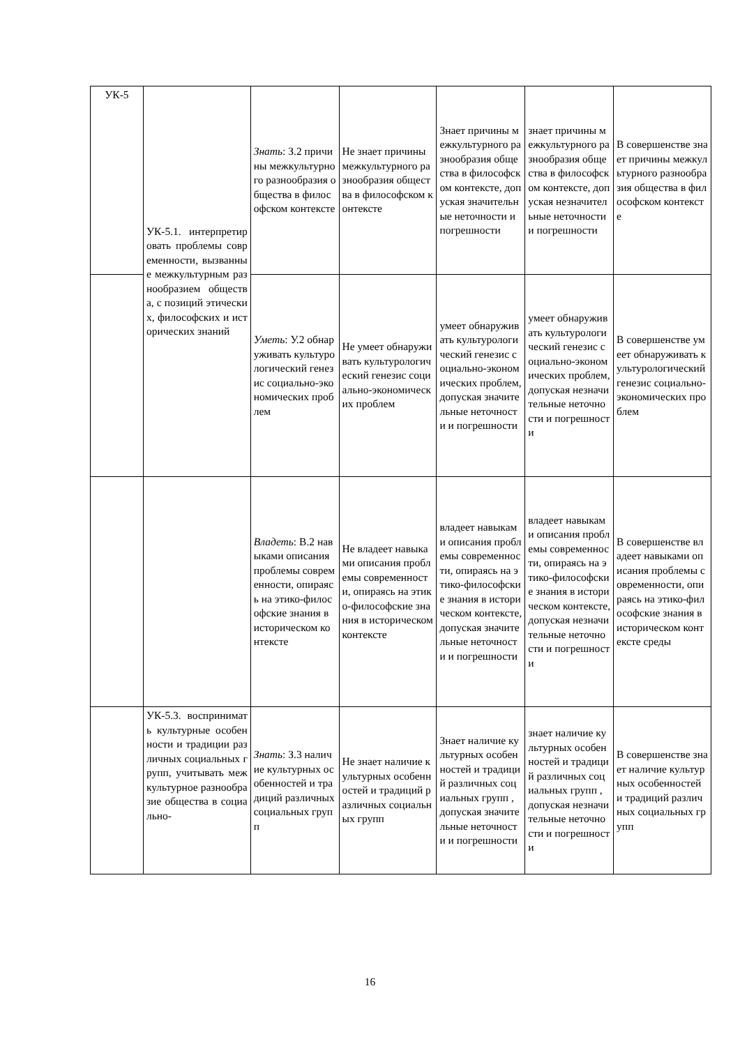| УК-5 | УК-5.1. интерпретировать проблемы современности, вызванные межкультурным разнообразием общества, с позиций этических, философских и исторических знаний | Знать : З.2 причины межкультурного разнообразия общества в философском контексте | Не знает причины межкультурного разнообразия общества в философском контексте | Знает причины межкультурного разнообразия общества в философском контексте, допуская значительные неточности и погрешности | знает причины межкультурного разнообразия общества в философском контексте, допуская незначительные неточности и погрешности | В совершенстве знает причины межкультурного разнообразия общества в философском контексте |
| | | Уметь : У.2 обнаруживать культурологический генезис социально-экономических проблем | Не умеет обнаруживать культурологический генезис социально-экономических проблем | умеет обнаруживать культурологический генезис социально-экономических проблем, допуская значительные неточности и погрешности | умеет обнаруживать культурологический генезис социально-экономических проблем, допуская незначительные неточности и погрешности | В совершенстве умеет обнаруживать культурологический генезис социально-экономических проблем |
| | | Владеть : В.2 навыками описания проблемы современности, опираясь на этико-философские знания в историческом контексте | Не владеет навыками описания проблемы современности, опираясь на этико-философские знания в историческом контексте | владеет навыками описания проблемы современности, опираясь на этико-философские знания в историческом контексте, допуская значительные неточности и погрешности | владеет навыками описания проблемы современности, опираясь на этико-философские знания в историческом контексте, допуская незначительные неточности и погрешности | В совершенстве владеет навыками описания проблемы современности, опираясь на этико-философские знания в историческом контексте среды |
| | УК-5.3. воспринимать культурные особенности и традиции различных социальных групп, учитывать межкультурное разнообразие общества в социально- | Знать : З.3 наличие культурных особенностей и традиций различных социальных групп | Не знает наличие культурных особенностей и традиций различных социальных групп | Знает наличие культурных особенностей и традиций различных социальных групп , допуская значительные неточности и погрешности | знает наличие культурных особенностей и традиций различных социальных групп , допуская незначительные неточности и погрешности | В совершенстве знает наличие культурных особенностей и традиций различных социальных групп |
16